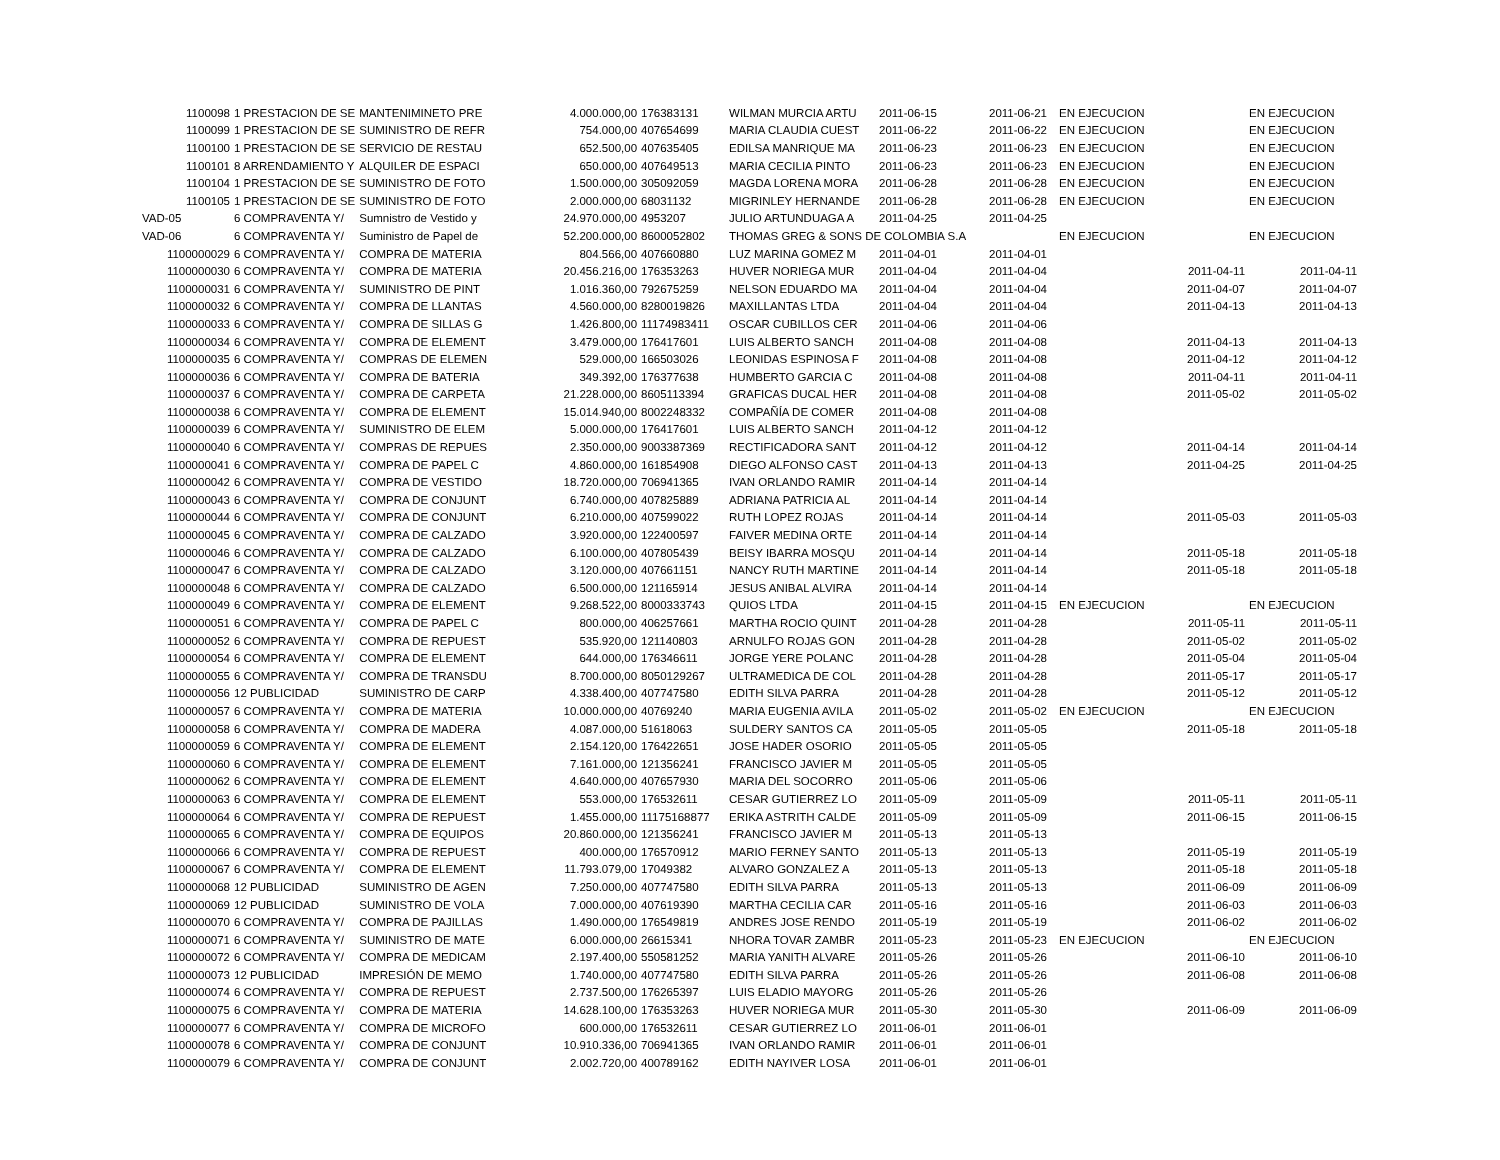| 1100098 | 1 PRESTACION DE SE | MANTENIMINETO PRE | 4.000.000,00 | 176383131 | WILMAN MURCIA ARTU | 2011-06-15 | 2011-06-21 | EN EJECUCION | | EN EJECUCION |
| 1100099 | 1 PRESTACION DE SE | SUMINISTRO DE REFR | 754.000,00 | 407654699 | MARIA CLAUDIA CUEST | 2011-06-22 | 2011-06-22 | EN EJECUCION | | EN EJECUCION |
| 1100100 | 1 PRESTACION DE SE | SERVICIO DE RESTAU | 652.500,00 | 407635405 | EDILSA MANRIQUE MA | 2011-06-23 | 2011-06-23 | EN EJECUCION | | EN EJECUCION |
| 1100101 | 8 ARRENDAMIENTO Y | ALQUILER DE ESPACI | 650.000,00 | 407649513 | MARIA CECILIA PINTO | 2011-06-23 | 2011-06-23 | EN EJECUCION | | EN EJECUCION |
| 1100104 | 1 PRESTACION DE SE | SUMINISTRO DE FOTO | 1.500.000,00 | 305092059 | MAGDA LORENA MORA | 2011-06-28 | 2011-06-28 | EN EJECUCION | | EN EJECUCION |
| 1100105 | 1 PRESTACION DE SE | SUMINISTRO DE FOTO | 2.000.000,00 | 68031132 | MIGRINLEY HERNANDE | 2011-06-28 | 2011-06-28 | EN EJECUCION | | EN EJECUCION |
| VAD-05 | 6 COMPRAVENTA Y/ | Sumnistro de Vestido y | 24.970.000,00 | 4953207 | JULIO ARTUNDUAGA A | 2011-04-25 | 2011-04-25 | | | |
| VAD-06 | 6 COMPRAVENTA Y/ | Suministro de Papel de | 52.200.000,00 | 8600052802 | THOMAS GREG & SONS DE COLOMBIA S.A | | | EN EJECUCION | | EN EJECUCION |
| 1100000029 | 6 COMPRAVENTA Y/ | COMPRA DE MATERIA | 804.566,00 | 407660880 | LUZ MARINA GOMEZ M | 2011-04-01 | 2011-04-01 | | | |
| 1100000030 | 6 COMPRAVENTA Y/ | COMPRA DE MATERIA | 20.456.216,00 | 176353263 | HUVER NORIEGA MUR | 2011-04-04 | 2011-04-04 | | 2011-04-11 | 2011-04-11 |
| 1100000031 | 6 COMPRAVENTA Y/ | SUMINISTRO DE PINT | 1.016.360,00 | 792675259 | NELSON EDUARDO MA | 2011-04-04 | 2011-04-04 | | 2011-04-07 | 2011-04-07 |
| 1100000032 | 6 COMPRAVENTA Y/ | COMPRA DE LLANTAS | 4.560.000,00 | 8280019826 | MAXILLANTAS LTDA | 2011-04-04 | 2011-04-04 | | 2011-04-13 | 2011-04-13 |
| 1100000033 | 6 COMPRAVENTA Y/ | COMPRA DE SILLAS G | 1.426.800,00 | 11174983411 | OSCAR CUBILLOS CER | 2011-04-06 | 2011-04-06 | | | |
| 1100000034 | 6 COMPRAVENTA Y/ | COMPRA DE ELEMENT | 3.479.000,00 | 176417601 | LUIS ALBERTO SANCH | 2011-04-08 | 2011-04-08 | | 2011-04-13 | 2011-04-13 |
| 1100000035 | 6 COMPRAVENTA Y/ | COMPRAS DE ELEMEN | 529.000,00 | 166503026 | LEONIDAS ESPINOSA F | 2011-04-08 | 2011-04-08 | | 2011-04-12 | 2011-04-12 |
| 1100000036 | 6 COMPRAVENTA Y/ | COMPRA DE BATERIA | 349.392,00 | 176377638 | HUMBERTO GARCIA C | 2011-04-08 | 2011-04-08 | | 2011-04-11 | 2011-04-11 |
| 1100000037 | 6 COMPRAVENTA Y/ | COMPRA DE CARPETA | 21.228.000,00 | 8605113394 | GRAFICAS DUCAL HER | 2011-04-08 | 2011-04-08 | | 2011-05-02 | 2011-05-02 |
| 1100000038 | 6 COMPRAVENTA Y/ | COMPRA DE ELEMENT | 15.014.940,00 | 8002248332 | COMPAÑÍA DE COMER | 2011-04-08 | 2011-04-08 | | | |
| 1100000039 | 6 COMPRAVENTA Y/ | SUMINISTRO DE ELEM | 5.000.000,00 | 176417601 | LUIS ALBERTO SANCH | 2011-04-12 | 2011-04-12 | | | |
| 1100000040 | 6 COMPRAVENTA Y/ | COMPRAS DE REPUES | 2.350.000,00 | 9003387369 | RECTIFICADORA SANT | 2011-04-12 | 2011-04-12 | | 2011-04-14 | 2011-04-14 |
| 1100000041 | 6 COMPRAVENTA Y/ | COMPRA DE PAPEL C | 4.860.000,00 | 161854908 | DIEGO ALFONSO CAST | 2011-04-13 | 2011-04-13 | | 2011-04-25 | 2011-04-25 |
| 1100000042 | 6 COMPRAVENTA Y/ | COMPRA DE VESTIDO | 18.720.000,00 | 706941365 | IVAN ORLANDO RAMIR | 2011-04-14 | 2011-04-14 | | | |
| 1100000043 | 6 COMPRAVENTA Y/ | COMPRA DE CONJUNT | 6.740.000,00 | 407825889 | ADRIANA PATRICIA AL | 2011-04-14 | 2011-04-14 | | | |
| 1100000044 | 6 COMPRAVENTA Y/ | COMPRA DE CONJUNT | 6.210.000,00 | 407599022 | RUTH LOPEZ ROJAS | 2011-04-14 | 2011-04-14 | | 2011-05-03 | 2011-05-03 |
| 1100000045 | 6 COMPRAVENTA Y/ | COMPRA DE CALZADO | 3.920.000,00 | 122400597 | FAIVER MEDINA ORTE | 2011-04-14 | 2011-04-14 | | | |
| 1100000046 | 6 COMPRAVENTA Y/ | COMPRA DE CALZADO | 6.100.000,00 | 407805439 | BEISY IBARRA MOSQU | 2011-04-14 | 2011-04-14 | | 2011-05-18 | 2011-05-18 |
| 1100000047 | 6 COMPRAVENTA Y/ | COMPRA DE CALZADO | 3.120.000,00 | 407661151 | NANCY RUTH MARTINE | 2011-04-14 | 2011-04-14 | | 2011-05-18 | 2011-05-18 |
| 1100000048 | 6 COMPRAVENTA Y/ | COMPRA DE CALZADO | 6.500.000,00 | 121165914 | JESUS ANIBAL ALVIRA | 2011-04-14 | 2011-04-14 | | | |
| 1100000049 | 6 COMPRAVENTA Y/ | COMPRA DE ELEMENT | 9.268.522,00 | 8000333743 | QUIOS LTDA | 2011-04-15 | 2011-04-15 | EN EJECUCION | | EN EJECUCION |
| 1100000051 | 6 COMPRAVENTA Y/ | COMPRA DE PAPEL C | 800.000,00 | 406257661 | MARTHA ROCIO QUINT | 2011-04-28 | 2011-04-28 | | 2011-05-11 | 2011-05-11 |
| 1100000052 | 6 COMPRAVENTA Y/ | COMPRA DE REPUEST | 535.920,00 | 121140803 | ARNULFO ROJAS GON | 2011-04-28 | 2011-04-28 | | 2011-05-02 | 2011-05-02 |
| 1100000054 | 6 COMPRAVENTA Y/ | COMPRA DE ELEMENT | 644.000,00 | 176346611 | JORGE YERE POLANC | 2011-04-28 | 2011-04-28 | | 2011-05-04 | 2011-05-04 |
| 1100000055 | 6 COMPRAVENTA Y/ | COMPRA DE TRANSDU | 8.700.000,00 | 8050129267 | ULTRAMEDICA DE COL | 2011-04-28 | 2011-04-28 | | 2011-05-17 | 2011-05-17 |
| 1100000056 | 12 PUBLICIDAD | SUMINISTRO DE CARP | 4.338.400,00 | 407747580 | EDITH SILVA PARRA | 2011-04-28 | 2011-04-28 | | 2011-05-12 | 2011-05-12 |
| 1100000057 | 6 COMPRAVENTA Y/ | COMPRA DE MATERIA | 10.000.000,00 | 40769240 | MARIA EUGENIA AVILA | 2011-05-02 | 2011-05-02 | EN EJECUCION | | EN EJECUCION |
| 1100000058 | 6 COMPRAVENTA Y/ | COMPRA DE MADERA | 4.087.000,00 | 51618063 | SULDERY SANTOS CA | 2011-05-05 | 2011-05-05 | | 2011-05-18 | 2011-05-18 |
| 1100000059 | 6 COMPRAVENTA Y/ | COMPRA DE ELEMENT | 2.154.120,00 | 176422651 | JOSE HADER OSORIO | 2011-05-05 | 2011-05-05 | | | |
| 1100000060 | 6 COMPRAVENTA Y/ | COMPRA DE ELEMENT | 7.161.000,00 | 121356241 | FRANCISCO JAVIER M | 2011-05-05 | 2011-05-05 | | | |
| 1100000062 | 6 COMPRAVENTA Y/ | COMPRA DE ELEMENT | 4.640.000,00 | 407657930 | MARIA DEL SOCORRO | 2011-05-06 | 2011-05-06 | | | |
| 1100000063 | 6 COMPRAVENTA Y/ | COMPRA DE ELEMENT | 553.000,00 | 176532611 | CESAR GUTIERREZ LO | 2011-05-09 | 2011-05-09 | | 2011-05-11 | 2011-05-11 |
| 1100000064 | 6 COMPRAVENTA Y/ | COMPRA DE REPUEST | 1.455.000,00 | 11175168877 | ERIKA ASTRITH CALDE | 2011-05-09 | 2011-05-09 | | 2011-06-15 | 2011-06-15 |
| 1100000065 | 6 COMPRAVENTA Y/ | COMPRA DE EQUIPOS | 20.860.000,00 | 121356241 | FRANCISCO JAVIER M | 2011-05-13 | 2011-05-13 | | | |
| 1100000066 | 6 COMPRAVENTA Y/ | COMPRA DE REPUEST | 400.000,00 | 176570912 | MARIO FERNEY SANTO | 2011-05-13 | 2011-05-13 | | 2011-05-19 | 2011-05-19 |
| 1100000067 | 6 COMPRAVENTA Y/ | COMPRA DE ELEMENT | 11.793.079,00 | 17049382 | ALVARO GONZALEZ A | 2011-05-13 | 2011-05-13 | | 2011-05-18 | 2011-05-18 |
| 1100000068 | 12 PUBLICIDAD | SUMINISTRO DE AGEN | 7.250.000,00 | 407747580 | EDITH SILVA PARRA | 2011-05-13 | 2011-05-13 | | 2011-06-09 | 2011-06-09 |
| 1100000069 | 12 PUBLICIDAD | SUMINISTRO DE VOLA | 7.000.000,00 | 407619390 | MARTHA CECILIA CAR | 2011-05-16 | 2011-05-16 | | 2011-06-03 | 2011-06-03 |
| 1100000070 | 6 COMPRAVENTA Y/ | COMPRA DE PAJILLAS | 1.490.000,00 | 176549819 | ANDRES JOSE RENDO | 2011-05-19 | 2011-05-19 | | 2011-06-02 | 2011-06-02 |
| 1100000071 | 6 COMPRAVENTA Y/ | SUMINISTRO DE MATE | 6.000.000,00 | 26615341 | NHORA TOVAR ZAMBR | 2011-05-23 | 2011-05-23 | EN EJECUCION | | EN EJECUCION |
| 1100000072 | 6 COMPRAVENTA Y/ | COMPRA DE MEDICAM | 2.197.400,00 | 550581252 | MARIA YANITH ALVARE | 2011-05-26 | 2011-05-26 | | 2011-06-10 | 2011-06-10 |
| 1100000073 | 12 PUBLICIDAD | IMPRESIÓN DE MEMO | 1.740.000,00 | 407747580 | EDITH SILVA PARRA | 2011-05-26 | 2011-05-26 | | 2011-06-08 | 2011-06-08 |
| 1100000074 | 6 COMPRAVENTA Y/ | COMPRA DE REPUEST | 2.737.500,00 | 176265397 | LUIS ELADIO MAYORG | 2011-05-26 | 2011-05-26 | | | |
| 1100000075 | 6 COMPRAVENTA Y/ | COMPRA DE MATERIA | 14.628.100,00 | 176353263 | HUVER NORIEGA MUR | 2011-05-30 | 2011-05-30 | | 2011-06-09 | 2011-06-09 |
| 1100000077 | 6 COMPRAVENTA Y/ | COMPRA DE MICROFO | 600.000,00 | 176532611 | CESAR GUTIERREZ LO | 2011-06-01 | 2011-06-01 | | | |
| 1100000078 | 6 COMPRAVENTA Y/ | COMPRA DE CONJUNT | 10.910.336,00 | 706941365 | IVAN ORLANDO RAMIR | 2011-06-01 | 2011-06-01 | | | |
| 1100000079 | 6 COMPRAVENTA Y/ | COMPRA DE CONJUNT | 2.002.720,00 | 400789162 | EDITH NAYIVER LOSA | 2011-06-01 | 2011-06-01 | | | |